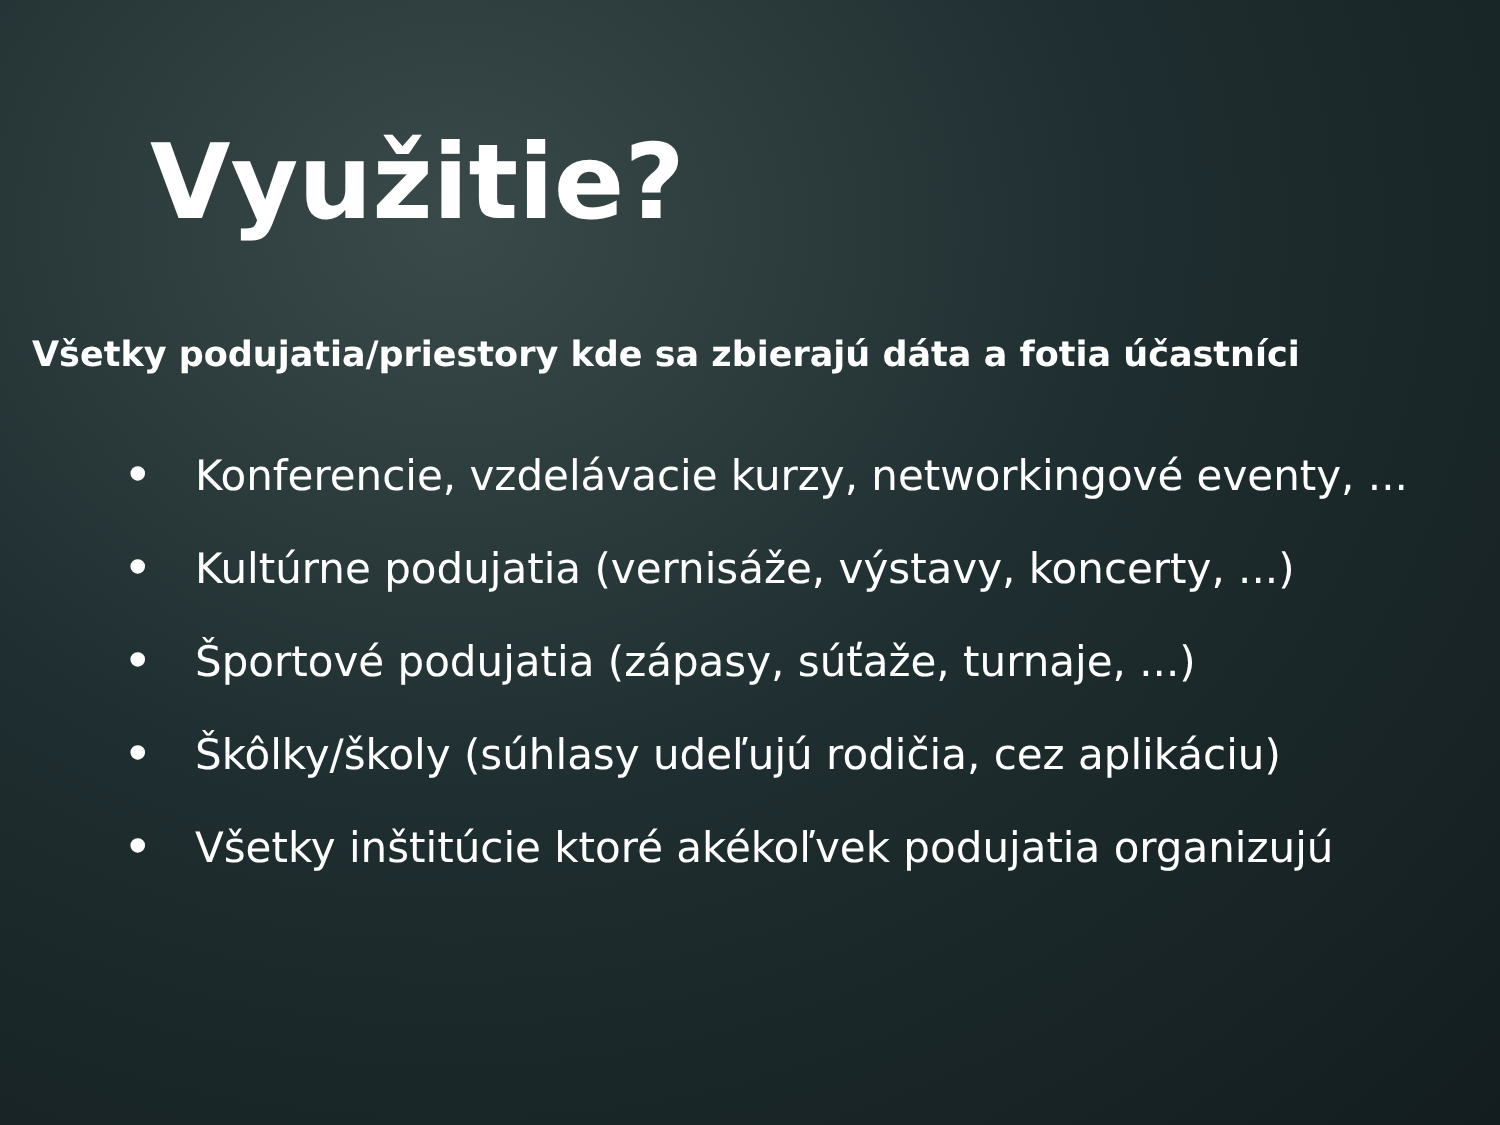Využitie?
Všetky podujatia/priestory kde sa zbierajú dáta a fotia účastníci
• Konferencie, vzdelávacie kurzy, networkingové eventy, ...
• Kultúrne podujatia (vernisáže, výstavy, koncerty, ...)
• Športové podujatia (zápasy, súťaže, turnaje, ...)
• Škôlky/školy (súhlasy udeľujú rodičia, cez aplikáciu)
• Všetky inštitúcie ktoré akékoľvek podujatia organizujú